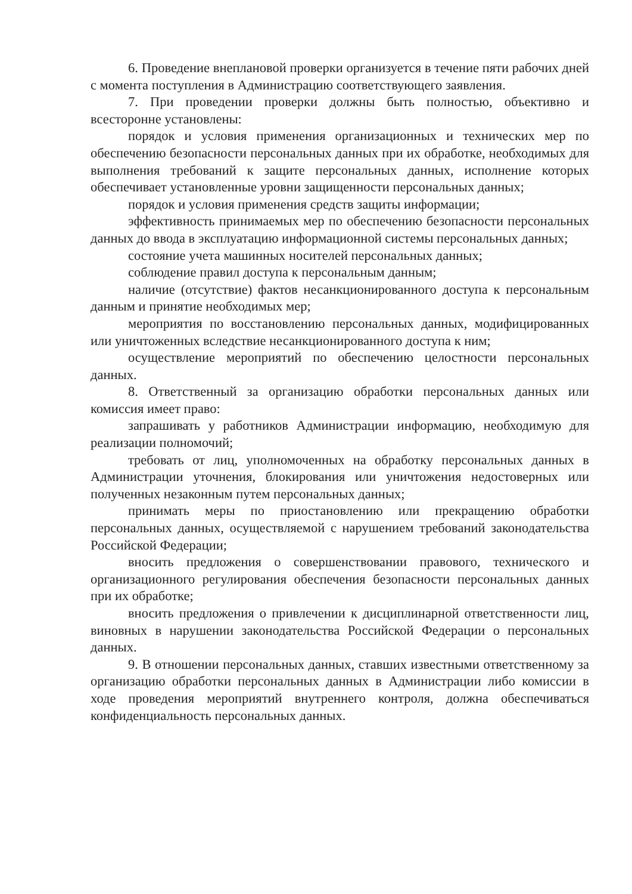6. Проведение внеплановой проверки организуется в течение пяти рабочих дней с момента поступления в Администрацию соответствующего заявления.
7. При проведении проверки должны быть полностью, объективно и всесторонне установлены:
порядок и условия применения организационных и технических мер по обеспечению безопасности персональных данных при их обработке, необходимых для выполнения требований к защите персональных данных, исполнение которых обеспечивает установленные уровни защищенности персональных данных;
порядок и условия применения средств защиты информации;
эффективность принимаемых мер по обеспечению безопасности персональных данных до ввода в эксплуатацию информационной системы персональных данных;
состояние учета машинных носителей персональных данных;
соблюдение правил доступа к персональным данным;
наличие (отсутствие) фактов несанкционированного доступа к персональным данным и принятие необходимых мер;
мероприятия по восстановлению персональных данных, модифицированных или уничтоженных вследствие несанкционированного доступа к ним;
осуществление мероприятий по обеспечению целостности персональных данных.
8. Ответственный за организацию обработки персональных данных или комиссия имеет право:
запрашивать у работников Администрации информацию, необходимую для реализации полномочий;
требовать от лиц, уполномоченных на обработку персональных данных в Администрации уточнения, блокирования или уничтожения недостоверных или полученных незаконным путем персональных данных;
принимать меры по приостановлению или прекращению обработки персональных данных, осуществляемой с нарушением требований законодательства Российской Федерации;
вносить предложения о совершенствовании правового, технического и организационного регулирования обеспечения безопасности персональных данных при их обработке;
вносить предложения о привлечении к дисциплинарной ответственности лиц, виновных в нарушении законодательства Российской Федерации о персональных данных.
9. В отношении персональных данных, ставших известными ответственному за организацию обработки персональных данных в Администрации либо комиссии в ходе проведения мероприятий внутреннего контроля, должна обеспечиваться конфиденциальность персональных данных.